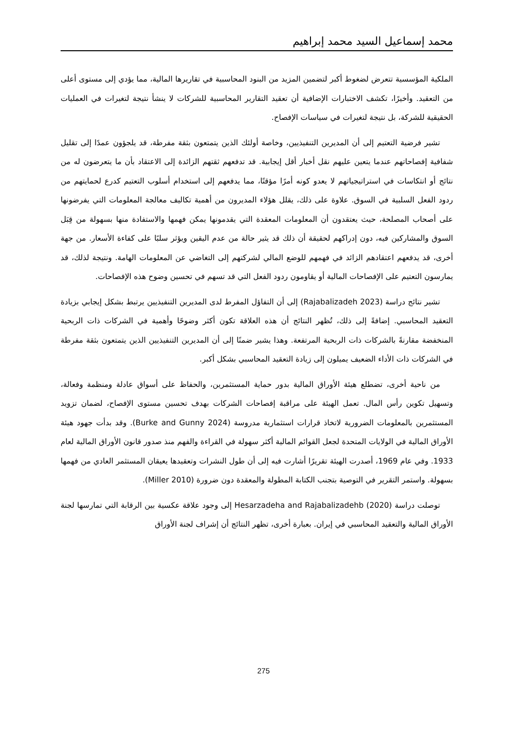محمد إسماعيل السيد محمد إبراهيم
الملكية المؤسسية تتعرض لضغوط أكبر لتضمين المزيد من البنود المحاسبية في تقاريرها المالية، مما يؤدي إلى مستوى أعلى من التعقيد. وأخيرًا، تكشف الاختبارات الإضافية أن تعقيد التقارير المحاسبية للشركات لا ينشأ نتيجة لتغيرات في العمليات الحقيقية للشركة، بل نتيجة لتغيرات في سياسات الإفصاح.
تشير فرضية التعتيم إلى أن المديرين التنفيذيين، وخاصة أولئك الذين يتمتعون بثقة مفرطة، قد يلجؤون عمدًا إلى تقليل شفافية إفصاحاتهم عندما يتعين عليهم نقل أخبار أقل إيجابية. قد تدفعهم ثقتهم الزائدة إلى الاعتقاد بأن ما يتعرضون له من نتائج أو انتكاسات في استراتيجياتهم لا يعدو كونه أمرًا مؤقتًا، مما يدفعهم إلى استخدام أسلوب التعتيم كدرع لحمايتهم من ردود الفعل السلبية في السوق. علاوة على ذلك، يقلل هؤلاء المديرون من أهمية تكاليف معالجة المعلومات التي يفرضونها على أصحاب المصلحة، حيث يعتقدون أن المعلومات المعقدة التي يقدمونها يمكن فهمها والاستفادة منها بسهولة من قِبَل السوق والمشاركين فيه، دون إدراكهم لحقيقة أن ذلك قد يثير حالة من عدم اليقين ويؤثر سلبًا على كفاءة الأسعار. من جهة أخرى، قد يدفعهم اعتقادهم الزائد في فهمهم للوضع المالي لشركتهم إلى التغاضي عن المعلومات الهامة. ونتيجة لذلك، قد يمارسون التعتيم على الإفصاحات المالية أو يقاومون ردود الفعل التي قد تسهم في تحسين وضوح هذه الإفصاحات.
تشير نتائج دراسة (Rajabalizadeh 2023) إلى أن التفاؤل المفرط لدى المديرين التنفيذيين يرتبط بشكل إيجابي بزيادة التعقيد المحاسبي. إضافةً إلى ذلك، تُظهر النتائج أن هذه العلاقة تكون أكثر وضوحًا وأهمية في الشركات ذات الربحية المنخفضة مقارنةً بالشركات ذات الربحية المرتفعة. وهذا يشير ضمنًا إلى أن المديرين التنفيذيين الذين يتمتعون بثقة مفرطة في الشركات ذات الأداء الضعيف يميلون إلى زيادة التعقيد المحاسبي بشكل أكبر.
من ناحية أخرى، تضطلع هيئة الأوراق المالية بدور حماية المستثمرين، والحفاظ على أسواق عادلة ومنظمة وفعالة، وتسهيل تكوين رأس المال. تعمل الهيئة على مراقبة إفصاحات الشركات بهدف تحسين مستوى الإفصاح، لضمان تزويد المستثمرين بالمعلومات الضرورية لاتخاذ قرارات استثمارية مدروسة (Burke and Gunny 2024). وقد بدأت جهود هيئة الأوراق المالية في الولايات المتحدة لجعل القوائم المالية أكثر سهولة في القراءة والفهم منذ صدور قانون الأوراق المالية لعام 1933. وفي عام 1969، أصدرت الهيئة تقريرًا أشارت فيه إلى أن طول النشرات وتعقيدها يعيقان المستثمر العادي من فهمها بسهولة. واستمر التقرير في التوصية بتجنب الكتابة المطولة والمعقدة دون ضرورة (Miller 2010).
توصلت دراسة (Hesarzadeha and Rajabalizadehb (2020 إلى وجود علاقة عكسية بين الرقابة التي تمارسها لجنة الأوراق المالية والتعقيد المحاسبي في إيران. بعبارة أخرى، تظهر النتائج أن إشراف لجنة الأوراق
275